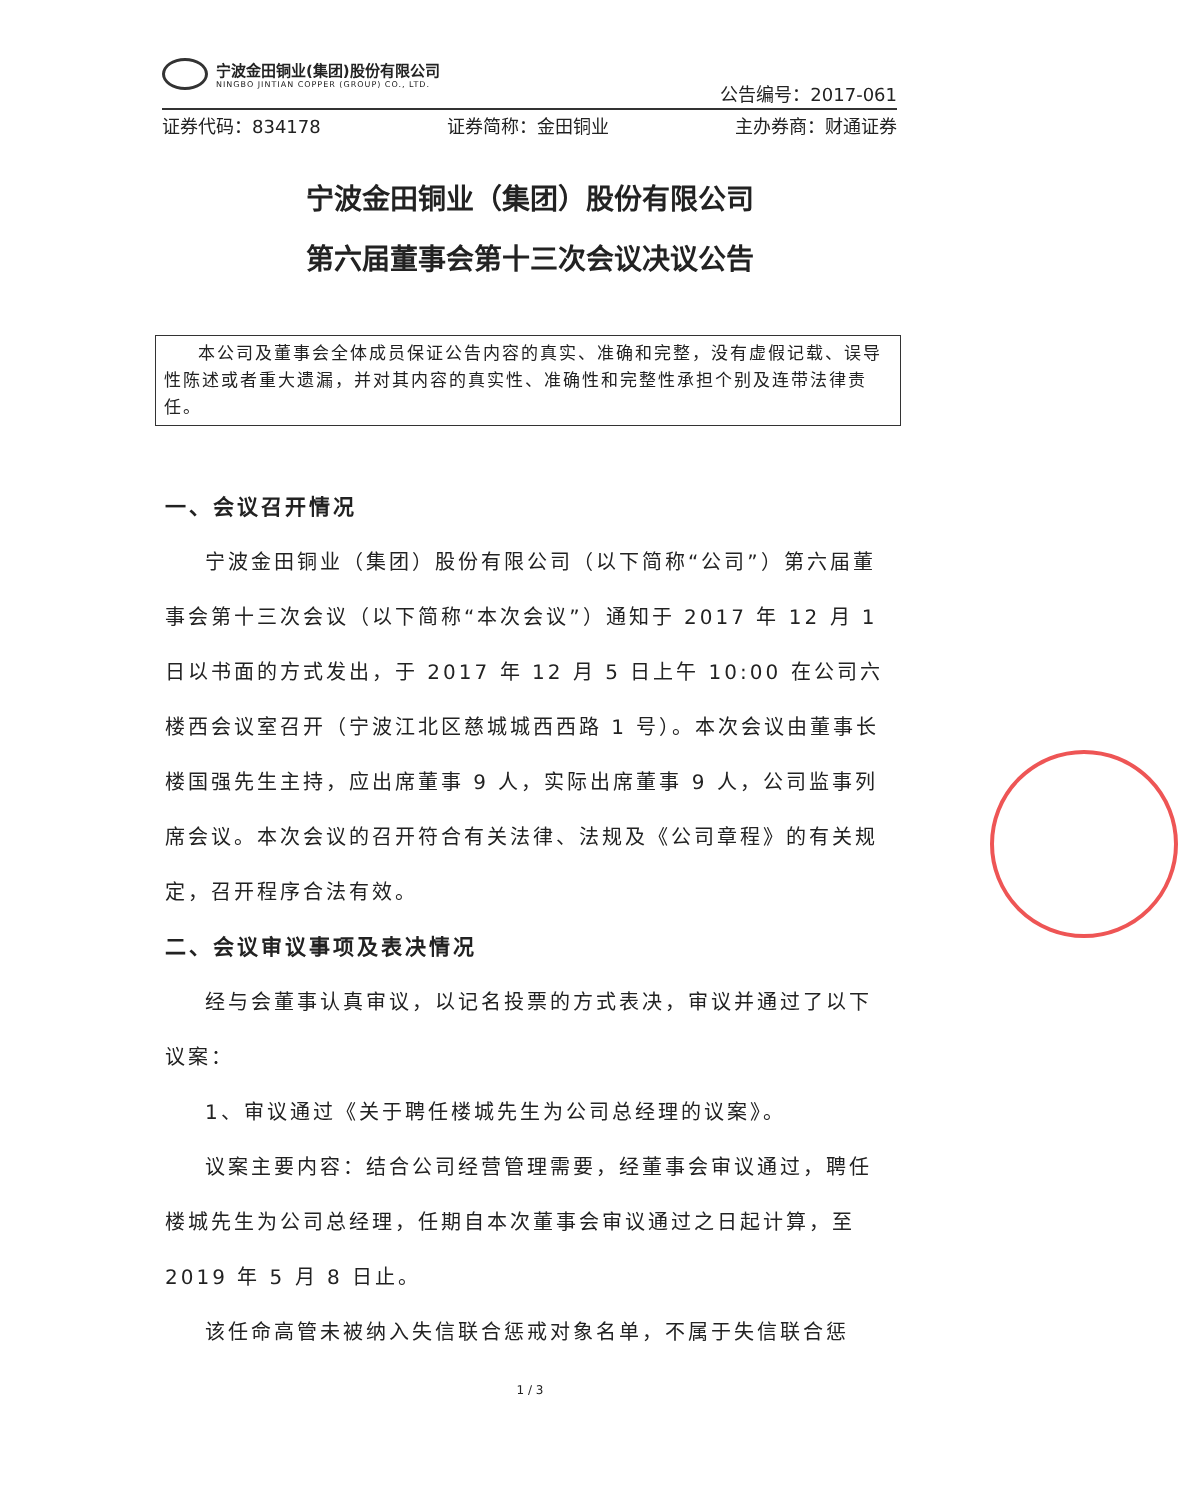宁波金田铜业(集团)股份有限公司
NINGBO JINTIAN COPPER (GROUP) CO., LTD.
公告编号：2017-061
证券代码：834178 证券简称：金田铜业 主办券商：财通证券
宁波金田铜业（集团）股份有限公司
第六届董事会第十三次会议决议公告
本公司及董事会全体成员保证公告内容的真实、准确和完整，没有虚假记载、误导性陈述或者重大遗漏，并对其内容的真实性、准确性和完整性承担个别及连带法律责任。
一、会议召开情况
宁波金田铜业（集团）股份有限公司（以下简称“公司”）第六届董事会第十三次会议（以下简称“本次会议”）通知于 2017 年 12 月 1 日以书面的方式发出，于 2017 年 12 月 5 日上午 10:00 在公司六楼西会议室召开（宁波江北区慈城城西西路 1 号）。本次会议由董事长楼国强先生主持，应出席董事 9 人，实际出席董事 9 人，公司监事列席会议。本次会议的召开符合有关法律、法规及《公司章程》的有关规定，召开程序合法有效。
二、会议审议事项及表决情况
经与会董事认真审议，以记名投票的方式表决，审议并通过了以下议案：
1、审议通过《关于聘任楼城先生为公司总经理的议案》。
议案主要内容：结合公司经营管理需要，经董事会审议通过，聘任楼城先生为公司总经理，任期自本次董事会审议通过之日起计算，至 2019 年 5 月 8 日止。
该任命高管未被纳入失信联合惩戒对象名单，不属于失信联合惩
1 / 3